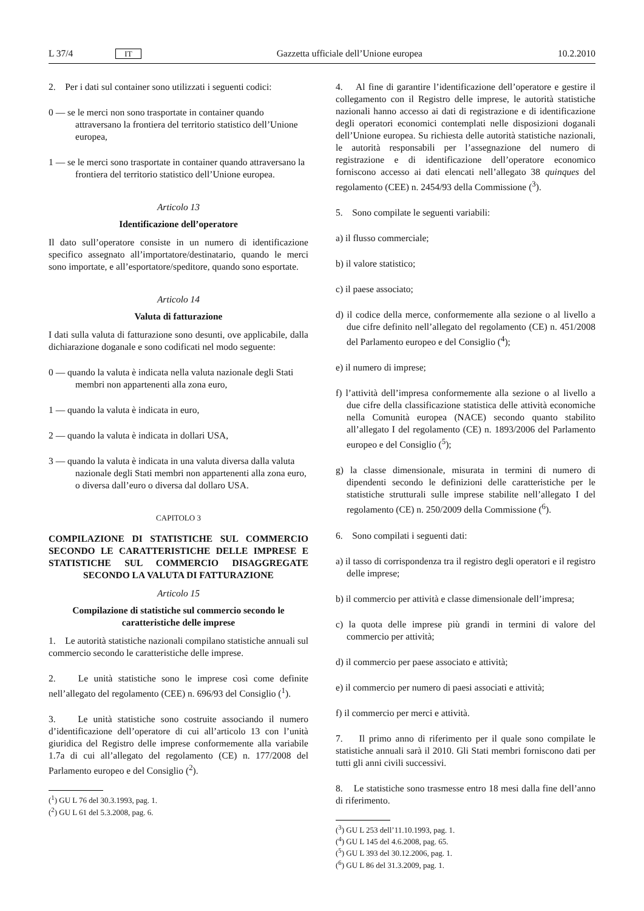L 37/4 IT
Gazzetta ufficiale dell’Unione europea 10.2.2010
2. Per i dati sul container sono utilizzati i seguenti codici:
0 — se le merci non sono trasportate in container quando attraversano la frontiera del territorio statistico dell’Unione europea,
1 — se le merci sono trasportate in container quando attraversano la frontiera del territorio statistico dell’Unione europea.
Articolo 13
Identificazione dell’operatore
Il dato sull’operatore consiste in un numero di identificazione specifico assegnato all’importatore/destinatario, quando le merci sono importate, e all’esportatore/speditore, quando sono esportate.
Articolo 14
Valuta di fatturazione
I dati sulla valuta di fatturazione sono desunti, ove applicabile, dalla dichiarazione doganale e sono codificati nel modo seguente:
0 — quando la valuta è indicata nella valuta nazionale degli Stati membri non appartenenti alla zona euro,
1 — quando la valuta è indicata in euro,
2 — quando la valuta è indicata in dollari USA,
3 — quando la valuta è indicata in una valuta diversa dalla valuta nazionale degli Stati membri non appartenenti alla zona euro, o diversa dall’euro o diversa dal dollaro USA.
CAPITOLO 3
COMPILAZIONE DI STATISTICHE SUL COMMERCIO SECONDO LE CARATTERISTICHE DELLE IMPRESE E STATISTICHE SUL COMMERCIO DISAGGREGATE SECONDO LA VALUTA DI FATTURAZIONE
Articolo 15
Compilazione di statistiche sul commercio secondo le caratteristiche delle imprese
1. Le autorità statistiche nazionali compilano statistiche annuali sul commercio secondo le caratteristiche delle imprese.
2. Le unità statistiche sono le imprese così come definite nell’allegato del regolamento (CEE) n. 696/93 del Consiglio (<sup>1</sup>).
3. Le unità statistiche sono costruite associando il numero d’identificazione dell’operatore di cui all’articolo 13 con l’unità giuridica del Registro delle imprese conformemente alla variabile 1.7a di cui all’allegato del regolamento (CE) n. 177/2008 del Parlamento europeo e del Consiglio (<sup>2</sup>).
(<sup>1</sup>) GU L 76 del 30.3.1993, pag. 1.
(<sup>2</sup>) GU L 61 del 5.3.2008, pag. 6.
4. Al fine di garantire l’identificazione dell’operatore e gestire il collegamento con il Registro delle imprese, le autorità statistiche nazionali hanno accesso ai dati di registrazione e di identificazione degli operatori economici contemplati nelle disposizioni doganali dell’Unione europea. Su richiesta delle autorità statistiche nazionali, le autorità responsabili per l’assegnazione del numero di registrazione e di identificazione dell’operatore economico forniscono accesso ai dati elencati nell’allegato 38 quinques del regolamento (CEE) n. 2454/93 della Commissione (<sup>3</sup>).
5. Sono compilate le seguenti variabili:
a) il flusso commerciale;
b) il valore statistico;
c) il paese associato;
d) il codice della merce, conformemente alla sezione o al livello a due cifre definito nell’allegato del regolamento (CE) n. 451/2008 del Parlamento europeo e del Consiglio (<sup>4</sup>);
e) il numero di imprese;
f) l’attività dell’impresa conformemente alla sezione o al livello a due cifre della classificazione statistica delle attività economiche nella Comunità europea (NACE) secondo quanto stabilito all’allegato I del regolamento (CE) n. 1893/2006 del Parlamento europeo e del Consiglio (<sup>5</sup>);
g) la classe dimensionale, misurata in termini di numero di dipendenti secondo le definizioni delle caratteristiche per le statistiche strutturali sulle imprese stabilite nell’allegato I del regolamento (CE) n. 250/2009 della Commissione (<sup>6</sup>).
6. Sono compilati i seguenti dati:
a) il tasso di corrispondenza tra il registro degli operatori e il registro delle imprese;
b) il commercio per attività e classe dimensionale dell’impresa;
c) la quota delle imprese più grandi in termini di valore del commercio per attività;
d) il commercio per paese associato e attività;
e) il commercio per numero di paesi associati e attività;
f) il commercio per merci e attività.
7. Il primo anno di riferimento per il quale sono compilate le statistiche annuali sarà il 2010. Gli Stati membri forniscono dati per tutti gli anni civili successivi.
8. Le statistiche sono trasmesse entro 18 mesi dalla fine dell’anno di riferimento.
(<sup>3</sup>) GU L 253 dell’11.10.1993, pag. 1.
(<sup>4</sup>) GU L 145 del 4.6.2008, pag. 65.
(<sup>5</sup>) GU L 393 del 30.12.2006, pag. 1.
(<sup>6</sup>) GU L 86 del 31.3.2009, pag. 1.